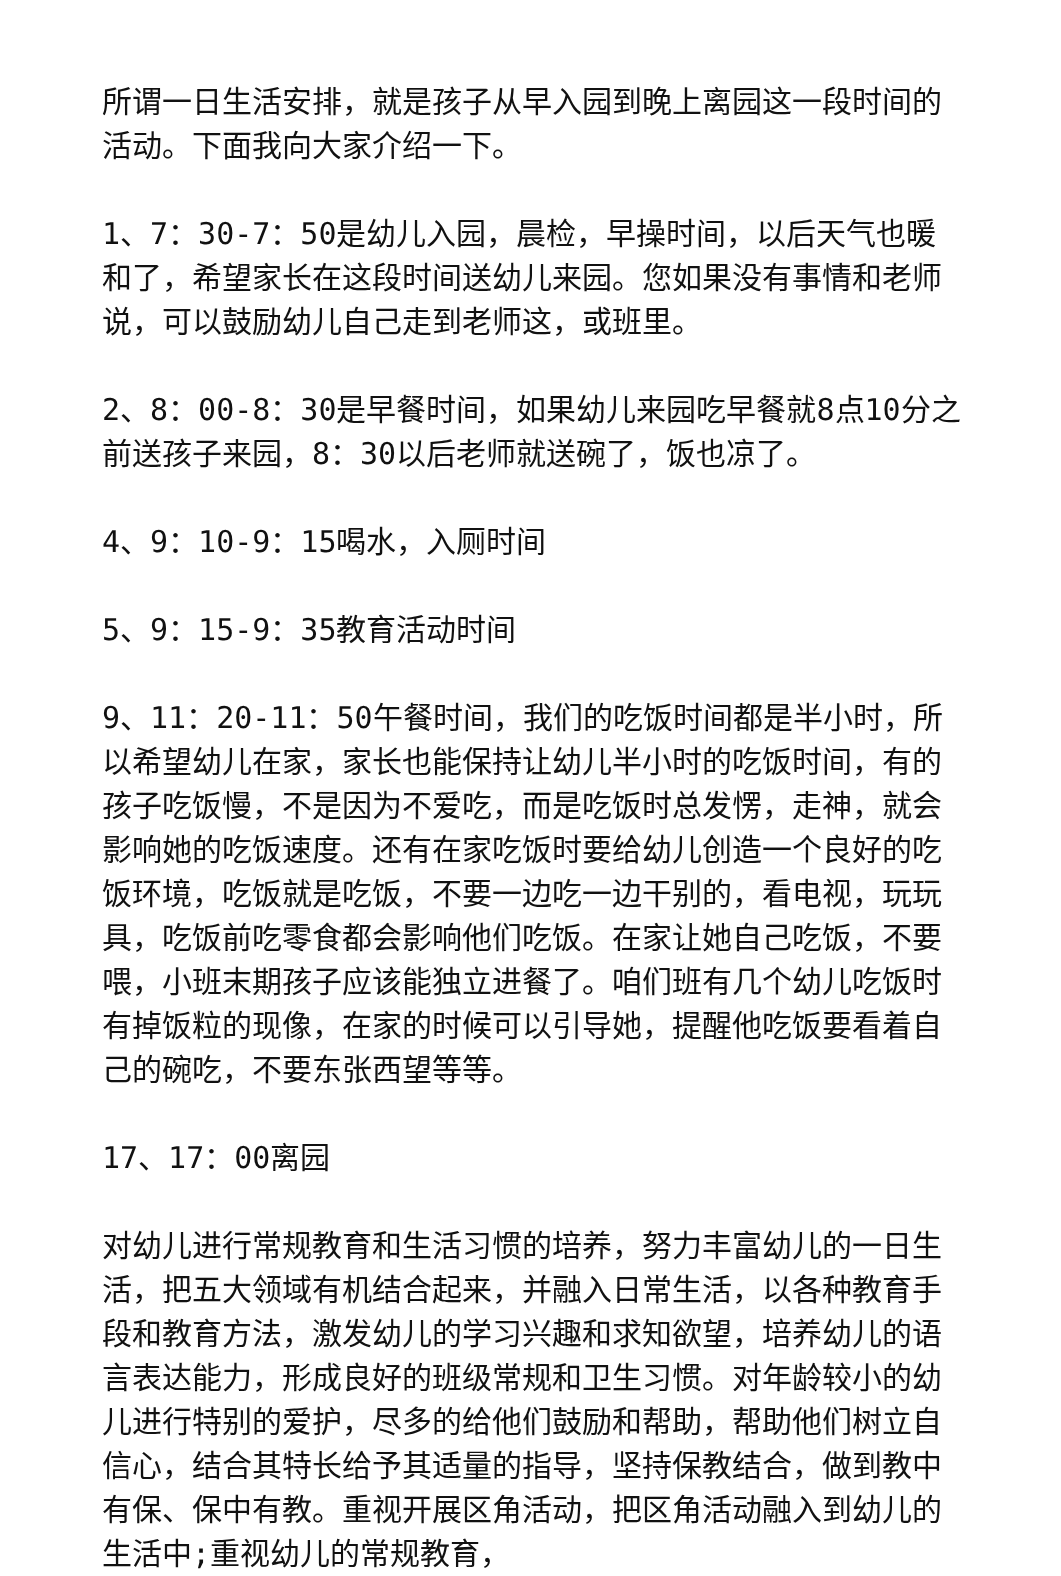所谓一日生活安排，就是孩子从早入园到晚上离园这一段时间的活动。下面我向大家介绍一下。
1、7：30-7：50是幼儿入园，晨检，早操时间，以后天气也暖和了，希望家长在这段时间送幼儿来园。您如果没有事情和老师说，可以鼓励幼儿自己走到老师这，或班里。
2、8：00-8：30是早餐时间，如果幼儿来园吃早餐就8点10分之前送孩子来园，8：30以后老师就送碗了，饭也凉了。
4、9：10-9：15喝水，入厕时间
5、9：15-9：35教育活动时间
9、11：20-11：50午餐时间，我们的吃饭时间都是半小时，所以希望幼儿在家，家长也能保持让幼儿半小时的吃饭时间，有的孩子吃饭慢，不是因为不爱吃，而是吃饭时总发愣，走神，就会影响她的吃饭速度。还有在家吃饭时要给幼儿创造一个良好的吃饭环境，吃饭就是吃饭，不要一边吃一边干别的，看电视，玩玩具，吃饭前吃零食都会影响他们吃饭。在家让她自己吃饭，不要喂，小班末期孩子应该能独立进餐了。咱们班有几个幼儿吃饭时有掉饭粒的现像，在家的时候可以引导她，提醒他吃饭要看着自己的碗吃，不要东张西望等等。
17、17：00离园
对幼儿进行常规教育和生活习惯的培养，努力丰富幼儿的一日生活，把五大领域有机结合起来，并融入日常生活，以各种教育手段和教育方法，激发幼儿的学习兴趣和求知欲望，培养幼儿的语言表达能力，形成良好的班级常规和卫生习惯。对年龄较小的幼儿进行特别的爱护，尽多的给他们鼓励和帮助，帮助他们树立自信心，结合其特长给予其适量的指导，坚持保教结合，做到教中有保、保中有教。重视开展区角活动，把区角活动融入到幼儿的生活中;重视幼儿的常规教育，